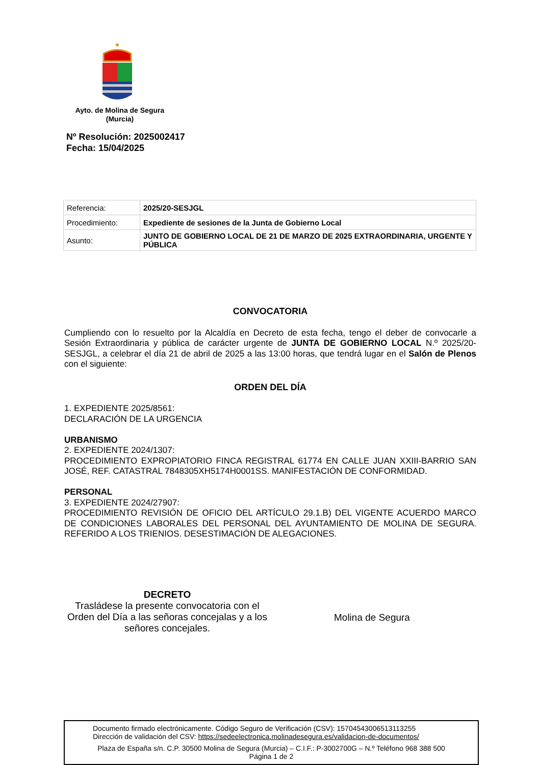Ayto. de Molina de Segura
(Murcia)
Nº Resolución: 2025002417
Fecha: 15/04/2025
| Referencia: | 2025/20-SESJGL |
| Procedimiento: | Expediente de sesiones de la Junta de Gobierno Local |
| Asunto: | JUNTO DE GOBIERNO LOCAL DE 21 DE MARZO DE 2025 EXTRAORDINARIA, URGENTE Y PÚBLICA |
CONVOCATORIA
Cumpliendo con lo resuelto por la Alcaldía en Decreto de esta fecha, tengo el deber de convocarle a Sesión Extraordinaria y pública de carácter urgente de JUNTA DE GOBIERNO LOCAL N.º 2025/20-SESJGL, a celebrar el día 21 de abril de 2025 a las 13:00 horas, que tendrá lugar en el Salón de Plenos con el siguiente:
ORDEN DEL DÍA
1. EXPEDIENTE 2025/8561:
DECLARACIÓN DE LA URGENCIA
URBANISMO
2. EXPEDIENTE 2024/1307:
PROCEDIMIENTO EXPROPIATORIO FINCA REGISTRAL 61774 EN CALLE JUAN XXIII-BARRIO SAN JOSÉ, REF. CATASTRAL 7848305XH5174H0001SS. MANIFESTACIÓN DE CONFORMIDAD.
PERSONAL
3. EXPEDIENTE 2024/27907:
PROCEDIMIENTO REVISIÓN DE OFICIO DEL ARTÍCULO 29.1.B) DEL VIGENTE ACUERDO MARCO DE CONDICIONES LABORALES DEL PERSONAL DEL AYUNTAMIENTO DE MOLINA DE SEGURA. REFERIDO A LOS TRIENIOS. DESESTIMACIÓN DE ALEGACIONES.
DECRETO
Trasládese la presente convocatoria con el Orden del Día a las señoras concejalas y a los señores concejales.
Molina de Segura
Documento firmado electrónicamente. Código Seguro de Verificación (CSV): 15704543006513113255
Dirección de validación del CSV: https://sedeelectronica.molinadesegura.es/validacion-de-documentos/
Plaza de España s/n. C.P. 30500 Molina de Segura (Murcia) – C.I.F.: P-3002700G – N.º Teléfono 968 388 500
Página 1 de 2